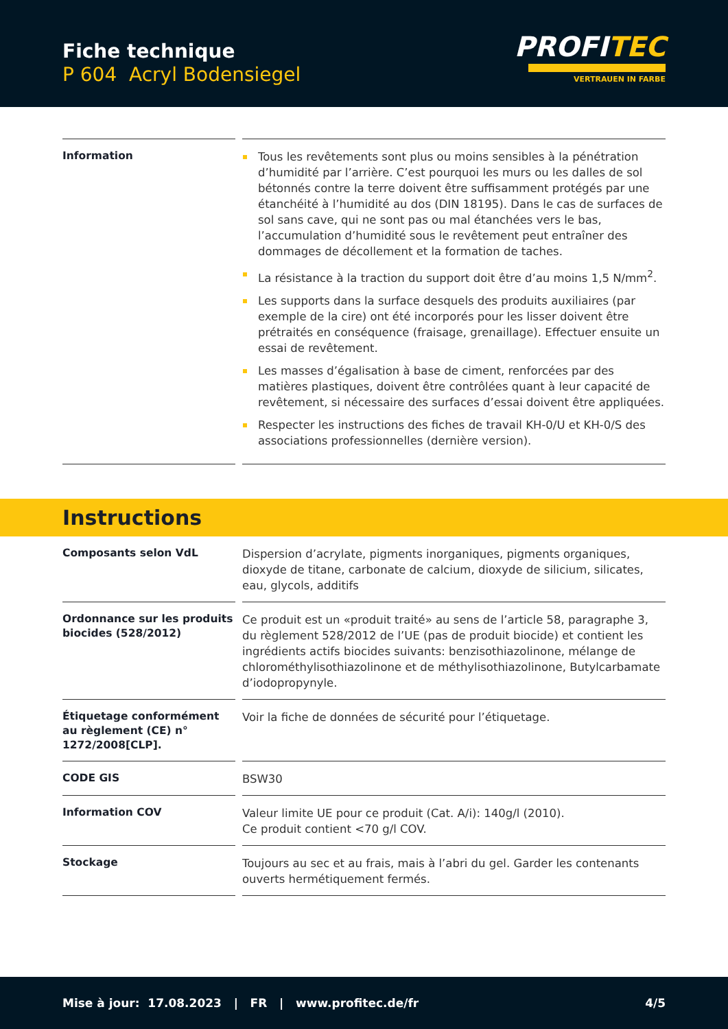Fiche technique
P 604 Acryl Bodensiegel
PROFITEC
VERTRAUEN IN FARBE
| Information | Tous les revêtements sont plus ou moins sensibles à la pénétration d’humidité par l’arrière. C’est pourquoi les murs ou les dalles de sol bétonnés contre la terre doivent être suffisamment protégés par une étanchéité à l’humidité au dos (DIN 18195). Dans le cas de surfaces de sol sans cave, qui ne sont pas ou mal étanchées vers le bas, l’accumulation d’humidité sous le revêtement peut entraîner des dommages de décollement et la formation de taches. La résistance à la traction du support doit être d’au moins 1,5 N/mm<sup>2</sup>. Les supports dans la surface desquels des produits auxiliaires (par exemple de la cire) ont été incorporés pour les lisser doivent être prétraités en conséquence (fraisage, grenaillage). Effectuer ensuite un essai de revêtement. Les masses d’égalisation à base de ciment, renforcées par des matières plastiques, doivent être contrôlées quant à leur capacité de revêtement, si nécessaire des surfaces d’essai doivent être appliquées. Respecter les instructions des fiches de travail KH-0/U et KH-0/S des associations professionnelles (dernière version). |
Instructions
| Composants selon VdL | Dispersion d’acrylate, pigments inorganiques, pigments organiques, dioxyde de titane, carbonate de calcium, dioxyde de silicium, silicates, eau, glycols, additifs |
| Ordonnance sur les produits biocides (528/2012) | Ce produit est un «produit traité» au sens de l’article 58, paragraphe 3, du règlement 528/2012 de l’UE (pas de produit biocide) et contient les ingrédients actifs biocides suivants: benzisothiazolinone, mélange de chlorométhylisothiazolinone et de méthylisothiazolinone, Butylcarbamate d’iodopropynyle. |
| Étiquetage conformément au règlement (CE) n° 1272/2008[CLP]. | Voir la fiche de données de sécurité pour l’étiquetage. |
| CODE GIS | BSW30 |
| Information COV | Valeur limite UE pour ce produit (Cat. A/i): 140g/l (2010). Ce produit contient <70 g/l COV. |
| Stockage | Toujours au sec et au frais, mais à l’abri du gel. Garder les contenants ouverts hermétiquement fermés. |
Mise à jour: 17.08.2023 | FR | www.profitec.de/fr 4/5